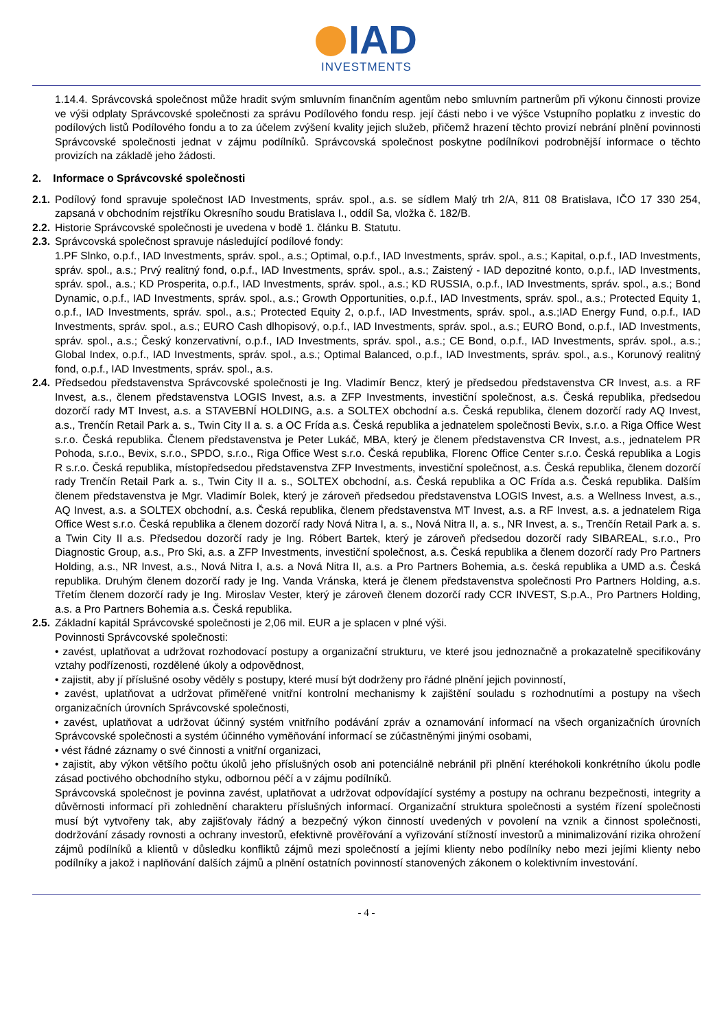IAD
INVESTMENTS
1.14.4. Správcovská společnost může hradit svým smluvním finančním agentům nebo smluvním partnerům při výkonu činnosti provize ve výši odplaty Správcovské společnosti za správu Podílového fondu resp. její části nebo i ve výšce Vstupního poplatku z investic do podílových listů Podílového fondu a to za účelem zvýšení kvality jejich služeb, přičemž hrazení těchto provizí nebrání plnění povinnosti Správcovské společnosti jednat v zájmu podílníků. Správcovská společnost poskytne podílníkovi podrobnější informace o těchto provizích na základě jeho žádosti.
2. Informace o Správcovské společnosti
2.1.
Podílový fond spravuje společnost IAD Investments, správ. spol., a.s. se sídlem Malý trh 2/A, 811 08 Bratislava, IČO 17 330 254, zapsaná v obchodním rejstříku Okresního soudu Bratislava I., oddíl Sa, vložka č. 182/B.
2.2.
Historie Správcovské společnosti je uvedena v bodě 1. článku B. Statutu.
2.3.
Správcovská společnost spravuje následující podílové fondy:
1.PF Slnko, o.p.f., IAD Investments, správ. spol., a.s.; Optimal, o.p.f., IAD Investments, správ. spol., a.s.; Kapital, o.p.f., IAD Investments, správ. spol., a.s.; Prvý realitný fond, o.p.f., IAD Investments, správ. spol., a.s.; Zaistený - IAD depozitné konto, o.p.f., IAD Investments, správ. spol., a.s.; KD Prosperita, o.p.f., IAD Investments, správ. spol., a.s.; KD RUSSIA, o.p.f., IAD Investments, správ. spol., a.s.; Bond Dynamic, o.p.f., IAD Investments, správ. spol., a.s.; Growth Opportunities, o.p.f., IAD Investments, správ. spol., a.s.; Protected Equity 1, o.p.f., IAD Investments, správ. spol., a.s.; Protected Equity 2, o.p.f., IAD Investments, správ. spol., a.s.;IAD Energy Fund, o.p.f., IAD Investments, správ. spol., a.s.; EURO Cash dlhopisový, o.p.f., IAD Investments, správ. spol., a.s.; EURO Bond, o.p.f., IAD Investments, správ. spol., a.s.; Český konzervativní, o.p.f., IAD Investments, správ. spol., a.s.; CE Bond, o.p.f., IAD Investments, správ. spol., a.s.; Global Index, o.p.f., IAD Investments, správ. spol., a.s.; Optimal Balanced, o.p.f., IAD Investments, správ. spol., a.s., Korunový realitný fond, o.p.f., IAD Investments, správ. spol., a.s.
2.4.
Předsedou představenstva Správcovské společnosti je Ing. Vladimír Bencz, který je předsedou představenstva CR Invest, a.s. a RF Invest, a.s., členem představenstva LOGIS Invest, a.s. a ZFP Investments, investiční společnost, a.s. Česká republika, předsedou dozorčí rady MT Invest, a.s. a STAVEBNÍ HOLDING, a.s. a SOLTEX obchodní a.s. Česká republika, členem dozorčí rady AQ Invest, a.s., Trenčín Retail Park a. s., Twin City II a. s. a OC Frída a.s. Česká republika a jednatelem společnosti Bevix, s.r.o. a Riga Office West s.r.o. Česká republika. Členem představenstva je Peter Lukáč, MBA, který je členem představenstva CR Invest, a.s., jednatelem PR Pohoda, s.r.o., Bevix, s.r.o., SPDO, s.r.o., Riga Office West s.r.o. Česká republika, Florenc Office Center s.r.o. Česká republika a Logis R s.r.o. Česká republika, místopředsedou představenstva ZFP Investments, investiční společnost, a.s. Česká republika, členem dozorčí rady Trenčín Retail Park a. s., Twin City II a. s., SOLTEX obchodní, a.s. Česká republika a OC Frída a.s. Česká republika. Dalším členem představenstva je Mgr. Vladimír Bolek, který je zároveň předsedou představenstva LOGIS Invest, a.s. a Wellness Invest, a.s., AQ Invest, a.s. a SOLTEX obchodní, a.s. Česká republika, členem představenstva MT Invest, a.s. a RF Invest, a.s. a jednatelem Riga Office West s.r.o. Česká republika a členem dozorčí rady Nová Nitra I, a. s., Nová Nitra II, a. s., NR Invest, a. s., Trenčín Retail Park a. s. a Twin City II a.s. Předsedou dozorčí rady je Ing. Róbert Bartek, který je zároveň předsedou dozorčí rady SIBAREAL, s.r.o., Pro Diagnostic Group, a.s., Pro Ski, a.s. a ZFP Investments, investiční společnost, a.s. Česká republika a členem dozorčí rady Pro Partners Holding, a.s., NR Invest, a.s., Nová Nitra I, a.s. a Nová Nitra II, a.s. a Pro Partners Bohemia, a.s. česká republika a UMD a.s. Česká republika. Druhým členem dozorčí rady je Ing. Vanda Vránska, která je členem představenstva společnosti Pro Partners Holding, a.s. Třetím členem dozorčí rady je Ing. Miroslav Vester, který je zároveň členem dozorčí rady CCR INVEST, S.p.A., Pro Partners Holding, a.s. a Pro Partners Bohemia a.s. Česká republika.
2.5.
Základní kapitál Správcovské společnosti je 2,06 mil. EUR a je splacen v plné výši.
Povinnosti Správcovské společnosti:
• zavést, uplatňovat a udržovat rozhodovací postupy a organizační strukturu, ve které jsou jednoznačně a prokazatelně specifikovány vztahy podřízenosti, rozdělené úkoly a odpovědnost,
• zajistit, aby jí příslušné osoby věděly s postupy, které musí být dodrženy pro řádné plnění jejich povinností,
• zavést, uplatňovat a udržovat přiměřené vnitřní kontrolní mechanismy k zajištění souladu s rozhodnutími a postupy na všech organizačních úrovních Správcovské společnosti,
• zavést, uplatňovat a udržovat účinný systém vnitřního podávání zpráv a oznamování informací na všech organizačních úrovních Správcovské společnosti a systém účinného vyměňování informací se zúčastněnými jinými osobami,
• vést řádné záznamy o své činnosti a vnitřní organizaci,
• zajistit, aby výkon většího počtu úkolů jeho příslušných osob ani potenciálně nebránil při plnění kteréhokoli konkrétního úkolu podle zásad poctivého obchodního styku, odbornou péčí a v zájmu podílníků.
Správcovská společnost je povinna zavést, uplatňovat a udržovat odpovídající systémy a postupy na ochranu bezpečnosti, integrity a důvěrnosti informací při zohlednění charakteru příslušných informací. Organizační struktura společnosti a systém řízení společnosti musí být vytvořeny tak, aby zajišťovaly řádný a bezpečný výkon činností uvedených v povolení na vznik a činnost společnosti, dodržování zásady rovnosti a ochrany investorů, efektivně prověřování a vyřizování stížností investorů a minimalizování rizika ohrožení zájmů podílníků a klientů v důsledku konfliktů zájmů mezi společností a jejími klienty nebo podílníky nebo mezi jejími klienty nebo podílníky a jakož i naplňování dalších zájmů a plnění ostatních povinností stanovených zákonem o kolektivním investování.
- 4 -